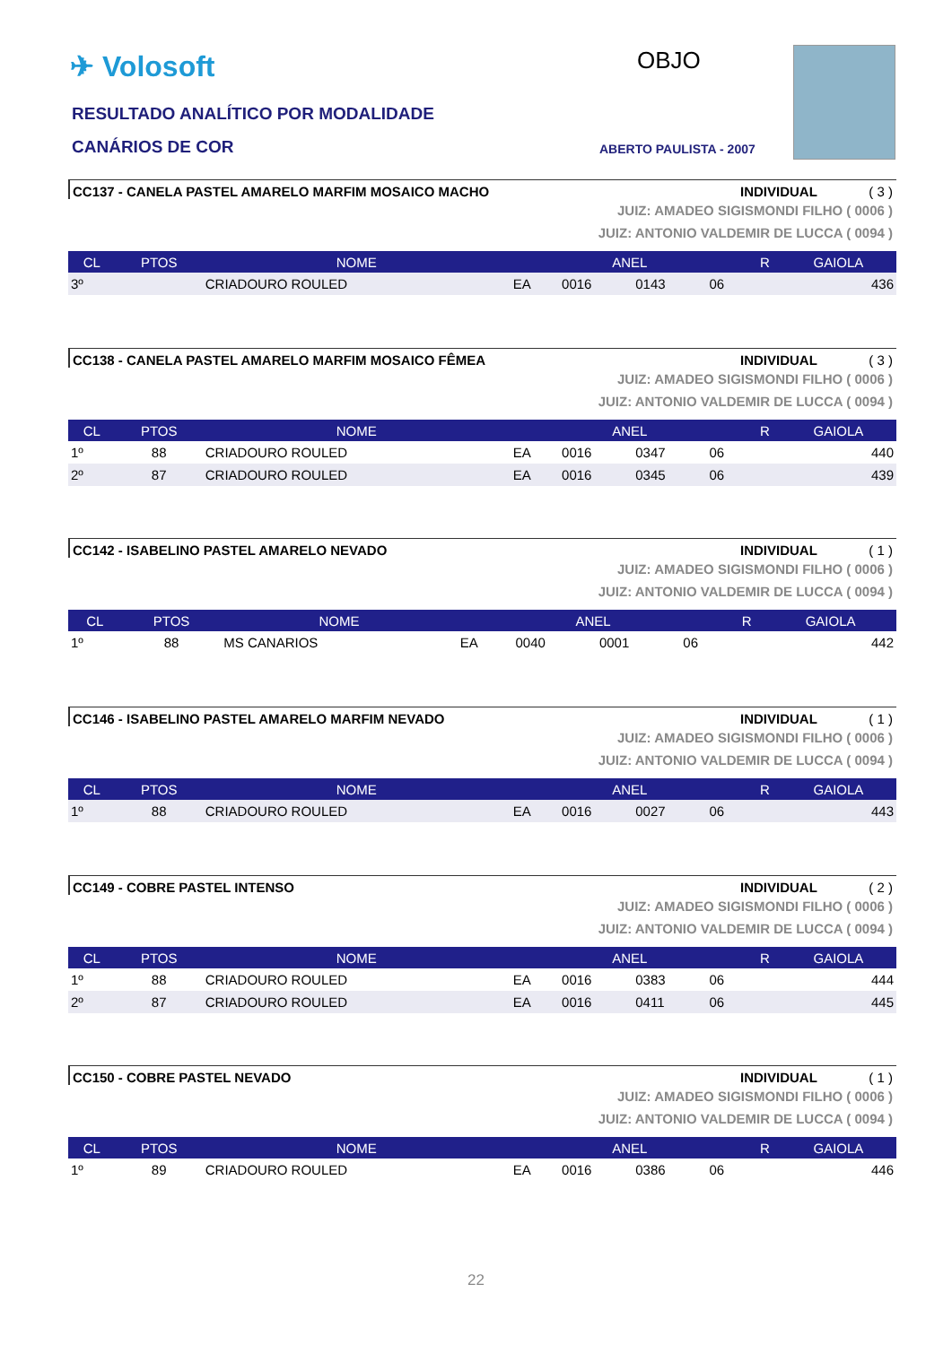✈ Volosoft
RESULTADO ANALÍTICO POR MODALIDADE
CANÁRIOS DE COR
OBJO
ABERTO PAULISTA - 2007
CC137 - CANELA PASTEL AMARELO MARFIM MOSAICO MACHO INDIVIDUAL ( 3 )
JUIZ: AMADEO SIGISMONDI FILHO ( 0006 )
JUIZ: ANTONIO VALDEMIR DE LUCCA ( 0094 )
| CL | PTOS | NOME | ANEL | | | | R | GAIOLA |
| --- | --- | --- | --- | --- | --- | --- | --- | --- |
| 3º | | CRIADOURO ROULED | EA | 0016 | 0143 | 06 | | 436 |
CC138 - CANELA PASTEL AMARELO MARFIM MOSAICO FÊMEA INDIVIDUAL ( 3 )
JUIZ: AMADEO SIGISMONDI FILHO ( 0006 )
JUIZ: ANTONIO VALDEMIR DE LUCCA ( 0094 )
| CL | PTOS | NOME | ANEL | | | | R | GAIOLA |
| --- | --- | --- | --- | --- | --- | --- | --- | --- |
| 1º | 88 | CRIADOURO ROULED | EA | 0016 | 0347 | 06 | | 440 |
| 2º | 87 | CRIADOURO ROULED | EA | 0016 | 0345 | 06 | | 439 |
CC142 - ISABELINO PASTEL AMARELO NEVADO INDIVIDUAL ( 1 )
JUIZ: AMADEO SIGISMONDI FILHO ( 0006 )
JUIZ: ANTONIO VALDEMIR DE LUCCA ( 0094 )
| CL | PTOS | NOME | ANEL | | | | R | GAIOLA |
| --- | --- | --- | --- | --- | --- | --- | --- | --- |
| 1º | 88 | MS CANARIOS | EA | 0040 | 0001 | 06 | | 442 |
CC146 - ISABELINO PASTEL AMARELO MARFIM NEVADO INDIVIDUAL ( 1 )
JUIZ: AMADEO SIGISMONDI FILHO ( 0006 )
JUIZ: ANTONIO VALDEMIR DE LUCCA ( 0094 )
| CL | PTOS | NOME | ANEL | | | | R | GAIOLA |
| --- | --- | --- | --- | --- | --- | --- | --- | --- |
| 1º | 88 | CRIADOURO ROULED | EA | 0016 | 0027 | 06 | | 443 |
CC149 - COBRE PASTEL INTENSO INDIVIDUAL ( 2 )
JUIZ: AMADEO SIGISMONDI FILHO ( 0006 )
JUIZ: ANTONIO VALDEMIR DE LUCCA ( 0094 )
| CL | PTOS | NOME | ANEL | | | | R | GAIOLA |
| --- | --- | --- | --- | --- | --- | --- | --- | --- |
| 1º | 88 | CRIADOURO ROULED | EA | 0016 | 0383 | 06 | | 444 |
| 2º | 87 | CRIADOURO ROULED | EA | 0016 | 0411 | 06 | | 445 |
CC150 - COBRE PASTEL NEVADO INDIVIDUAL ( 1 )
JUIZ: AMADEO SIGISMONDI FILHO ( 0006 )
JUIZ: ANTONIO VALDEMIR DE LUCCA ( 0094 )
| CL | PTOS | NOME | ANEL | | | | R | GAIOLA |
| --- | --- | --- | --- | --- | --- | --- | --- | --- |
| 1º | 89 | CRIADOURO ROULED | EA | 0016 | 0386 | 06 | | 446 |
22